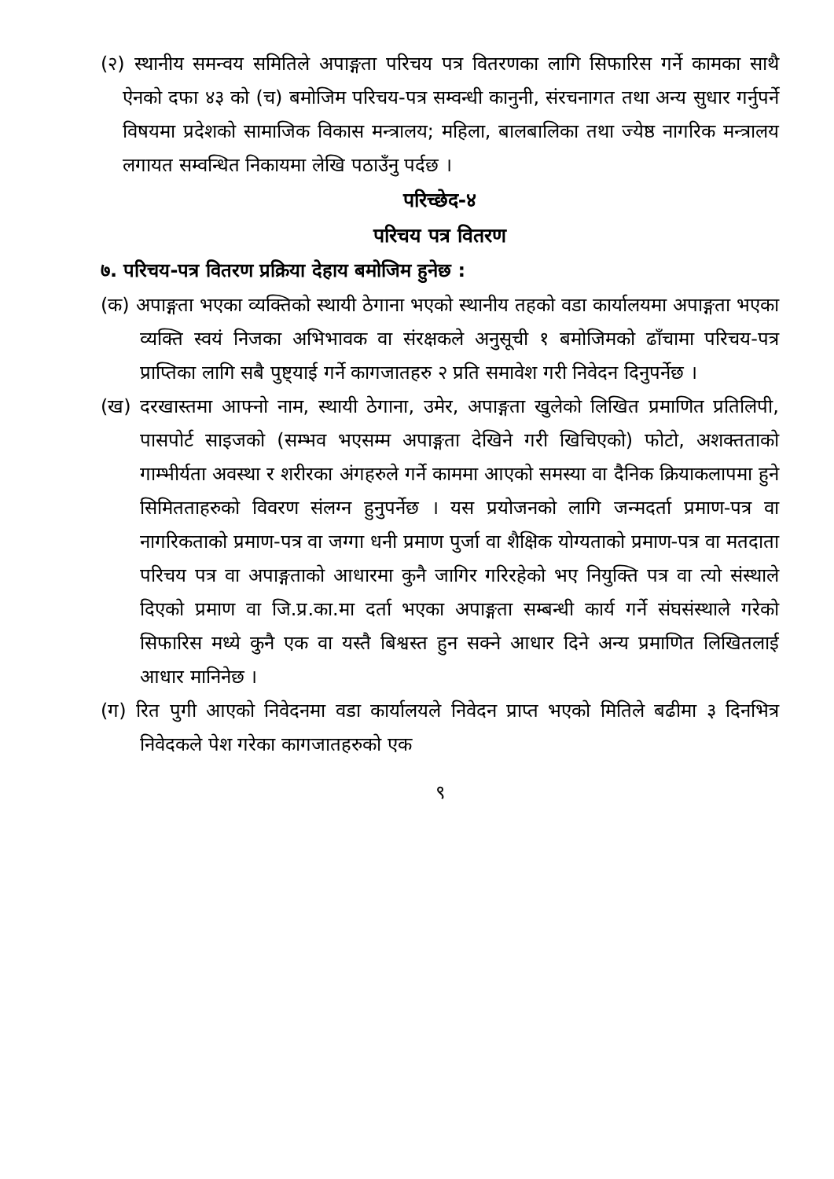(२) स्थानीय समन्वय समितिले अपाङ्गता परिचय पत्र वितरणका लागि सिफारिस गर्ने कामका साथै ऐनको दफा ४३ को (च) बमोजिम परिचय-पत्र सम्वन्धी कानुनी, संरचनागत तथा अन्य सुधार गर्नुपर्ने विषयमा प्रदेशको सामाजिक विकास मन्त्रालय; महिला, बालबालिका तथा ज्येष्ठ नागरिक मन्त्रालय लगायत सम्वन्धित निकायमा लेखि पठाउँनु पर्दछ ।
परिच्छेद-४
परिचय पत्र वितरण
७. परिचय-पत्र वितरण प्रक्रिया देहाय बमोजिम हुनेछ :
(क) अपाङ्गता भएका व्यक्तिको स्थायी ठेगाना भएको स्थानीय तहको वडा कार्यालयमा अपाङ्गता भएका व्यक्ति स्वयं निजका अभिभावक वा संरक्षकले अनुसूची १ बमोजिमको ढाँचामा परिचय-पत्र प्राप्तिका लागि सबै पुष्ट्याई गर्ने कागजातहरु २ प्रति समावेश गरी निवेदन दिनुपर्नेछ ।
(ख) दरखास्तमा आफ्नो नाम, स्थायी ठेगाना, उमेर, अपाङ्गता खुलेको लिखित प्रमाणित प्रतिलिपी, पासपोर्ट साइजको (सम्भव भएसम्म अपाङ्गता देखिने गरी खिचिएको) फोटो, अशक्तताको गाम्भीर्यता अवस्था र शरीरका अंगहरुले गर्ने काममा आएको समस्या वा दैनिक क्रियाकलापमा हुने सिमितताहरुको विवरण संलग्न हुनुपर्नेछ । यस प्रयोजनको लागि जन्मदर्ता प्रमाण-पत्र वा नागरिकताको प्रमाण-पत्र वा जग्गा धनी प्रमाण पुर्जा वा शैक्षिक योग्यताको प्रमाण-पत्र वा मतदाता परिचय पत्र वा अपाङ्गताको आधारमा कुनै जागिर गरिरहेको भए नियुक्ति पत्र वा त्यो संस्थाले दिएको प्रमाण वा जि.प्र.का.मा दर्ता भएका अपाङ्गता सम्बन्धी कार्य गर्ने संघसंस्थाले गरेको सिफारिस मध्ये कुनै एक वा यस्तै बिश्वस्त हुन सक्ने आधार दिने अन्य प्रमाणित लिखितलाई आधार मानिनेछ ।
(ग) रित पुगी आएको निवेदनमा वडा कार्यालयले निवेदन प्राप्त भएको मितिले बढीमा ३ दिनभित्र निवेदकले पेश गरेका कागजातहरुको एक
९